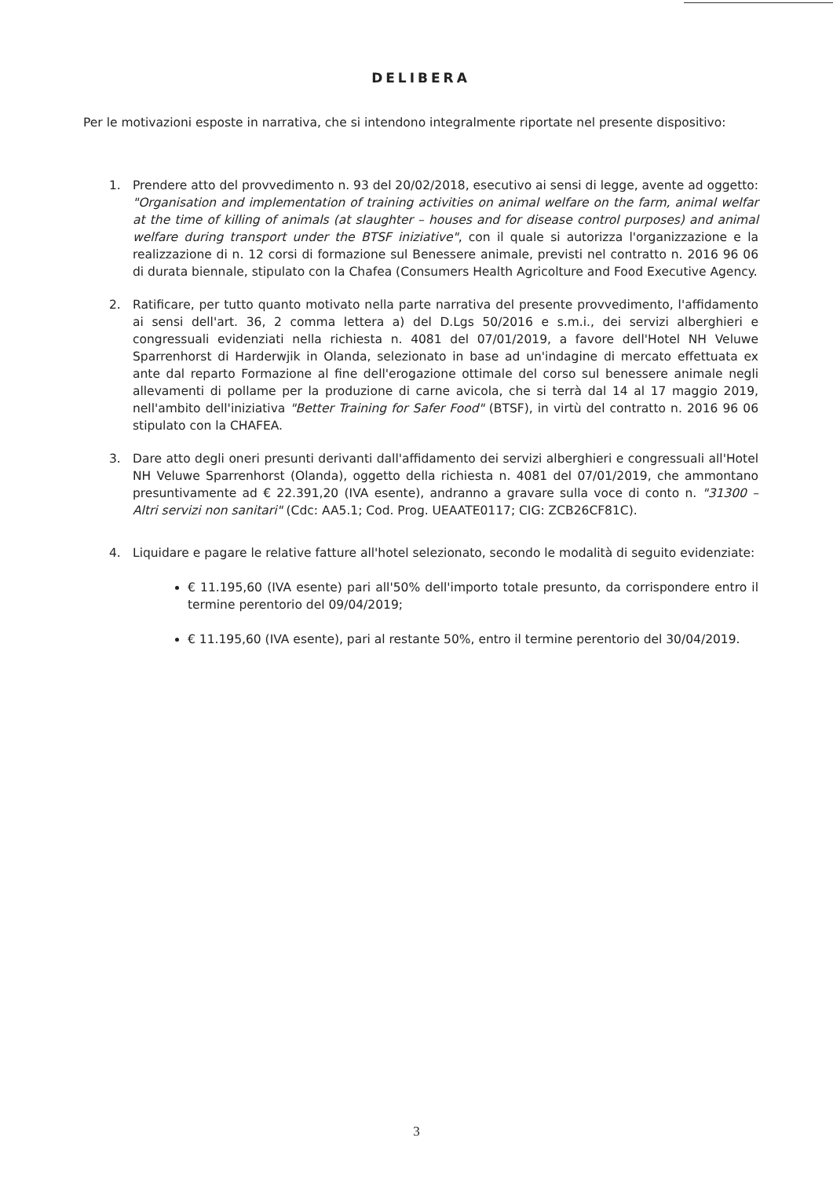DELIBERA
Per le motivazioni esposte in narrativa, che si intendono integralmente riportate nel presente dispositivo:
1. Prendere atto del provvedimento n. 93 del 20/02/2018, esecutivo ai sensi di legge, avente ad oggetto: "Organisation and implementation of training activities on animal welfare on the farm, animal welfar at the time of killing of animals (at slaughter – houses and for disease control purposes) and animal welfare during transport under the BTSF iniziative", con il quale si autorizza l'organizzazione e la realizzazione di n. 12 corsi di formazione sul Benessere animale, previsti nel contratto n. 2016 96 06 di durata biennale, stipulato con la Chafea (Consumers Health Agricolture and Food Executive Agency.
2. Ratificare, per tutto quanto motivato nella parte narrativa del presente provvedimento, l'affidamento ai sensi dell'art. 36, 2 comma lettera a) del D.Lgs 50/2016 e s.m.i., dei servizi alberghieri e congressuali evidenziati nella richiesta n. 4081 del 07/01/2019, a favore dell'Hotel NH Veluwe Sparrenhorst di Harderwjik in Olanda, selezionato in base ad un'indagine di mercato effettuata ex ante dal reparto Formazione al fine dell'erogazione ottimale del corso sul benessere animale negli allevamenti di pollame per la produzione di carne avicola, che si terrà dal 14 al 17 maggio 2019, nell'ambito dell'iniziativa "Better Training for Safer Food" (BTSF), in virtù del contratto n. 2016 96 06 stipulato con la CHAFEA.
3. Dare atto degli oneri presunti derivanti dall'affidamento dei servizi alberghieri e congressuali all'Hotel NH Veluwe Sparrenhorst (Olanda), oggetto della richiesta n. 4081 del 07/01/2019, che ammontano presuntivamente ad € 22.391,20 (IVA esente), andranno a gravare sulla voce di conto n. "31300 – Altri servizi non sanitari" (Cdc: AA5.1; Cod. Prog. UEAATE0117; CIG: ZCB26CF81C).
4. Liquidare e pagare le relative fatture all'hotel selezionato, secondo le modalità di seguito evidenziate:
€ 11.195,60 (IVA esente) pari all'50% dell'importo totale presunto, da corrispondere entro il termine perentorio del 09/04/2019;
€ 11.195,60 (IVA esente), pari al restante 50%, entro il termine perentorio del 30/04/2019.
3